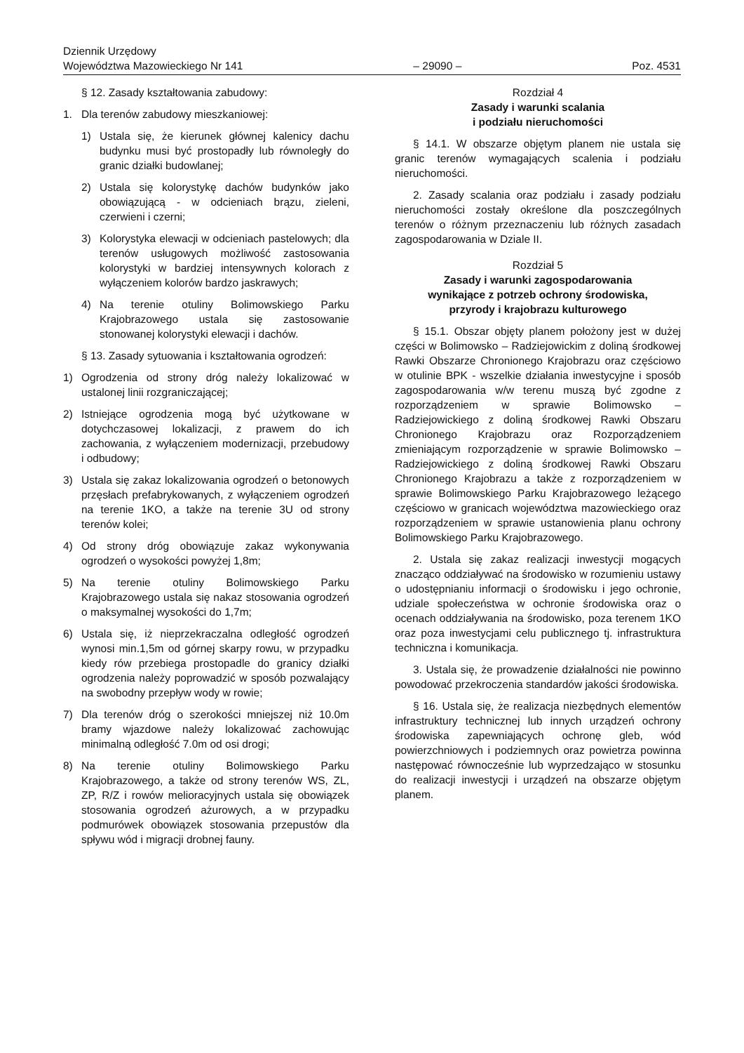Dziennik Urzędowy
Województwa Mazowieckiego Nr 141
– 29090 –
Poz. 4531
§ 12. Zasady kształtowania zabudowy:
1. Dla terenów zabudowy mieszkaniowej:
1) Ustala się, że kierunek głównej kalenicy dachu budynku musi być prostopadły lub równoległy do granic działki budowlanej;
2) Ustala się kolorystykę dachów budynków jako obowiązującą - w odcieniach brązu, zieleni, czerwieni i czerni;
3) Kolorystyka elewacji w odcieniach pastelowych; dla terenów usługowych możliwość zastosowania kolorystyki w bardziej intensywnych kolorach z wyłączeniem kolorów bardzo jaskrawych;
4) Na terenie otuliny Bolimowskiego Parku Krajobrazowego ustala się zastosowanie stonowanej kolorystyki elewacji i dachów.
§ 13. Zasady sytuowania i kształtowania ogrodzeń:
1) Ogrodzenia od strony dróg należy lokalizować w ustalonej linii rozgraniczającej;
2) Istniejące ogrodzenia mogą być użytkowane w dotychczasowej lokalizacji, z prawem do ich zachowania, z wyłączeniem modernizacji, przebudowy i odbudowy;
3) Ustala się zakaz lokalizowania ogrodzeń o betonowych przęsłach prefabrykowanych, z wyłączeniem ogrodzeń na terenie 1KO, a także na terenie 3U od strony terenów kolei;
4) Od strony dróg obowiązuje zakaz wykonywania ogrodzeń o wysokości powyżej 1,8m;
5) Na terenie otuliny Bolimowskiego Parku Krajobrazowego ustala się nakaz stosowania ogrodzeń o maksymalnej wysokości do 1,7m;
6) Ustala się, iż nieprzekraczalna odległość ogrodzeń wynosi min.1,5m od górnej skarpy rowu, w przypadku kiedy rów przebiega prostopadle do granicy działki ogrodzenia należy poprowadzić w sposób pozwalający na swobodny przepływ wody w rowie;
7) Dla terenów dróg o szerokości mniejszej niż 10.0m bramy wjazdowe należy lokalizować zachowując minimalną odległość 7.0m od osi drogi;
8) Na terenie otuliny Bolimowskiego Parku Krajobrazowego, a także od strony terenów WS, ZL, ZP, R/Z i rowów melioracyjnych ustala się obowiązek stosowania ogrodzeń ażurowych, a w przypadku podmurówek obowiązek stosowania przepustów dla spływu wód i migracji drobnej fauny.
Rozdział 4
Zasady i warunki scalania
i podziału nieruchomości
§ 14.1. W obszarze objętym planem nie ustala się granic terenów wymagających scalenia i podziału nieruchomości.
2. Zasady scalania oraz podziału i zasady podziału nieruchomości zostały określone dla poszczególnych terenów o różnym przeznaczeniu lub różnych zasadach zagospodarowania w Dziale II.
Rozdział 5
Zasady i warunki zagospodarowania
wynikające z potrzeb ochrony środowiska,
przyrody i krajobrazu kulturowego
§ 15.1. Obszar objęty planem położony jest w dużej części w Bolimowsko – Radziejowickim z doliną środkowej Rawki Obszarze Chronionego Krajobrazu oraz częściowo w otulinie BPK - wszelkie działania inwestycyjne i sposób zagospodarowania w/w terenu muszą być zgodne z rozporządzeniem w sprawie Bolimowsko – Radziejowickiego z doliną środkowej Rawki Obszaru Chronionego Krajobrazu oraz Rozporządzeniem zmieniającym rozporządzenie w sprawie Bolimowsko – Radziejowickiego z doliną środkowej Rawki Obszaru Chronionego Krajobrazu a także z rozporządzeniem w sprawie Bolimowskiego Parku Krajobrazowego leżącego częściowo w granicach województwa mazowieckiego oraz rozporządzeniem w sprawie ustanowienia planu ochrony Bolimowskiego Parku Krajobrazowego.
2. Ustala się zakaz realizacji inwestycji mogących znacząco oddziaływać na środowisko w rozumieniu ustawy o udostępnianiu informacji o środowisku i jego ochronie, udziale społeczeństwa w ochronie środowiska oraz o ocenach oddziaływania na środowisko, poza terenem 1KO oraz poza inwestycjami celu publicznego tj. infrastruktura techniczna i komunikacja.
3. Ustala się, że prowadzenie działalności nie powinno powodować przekroczenia standardów jakości środowiska.
§ 16. Ustala się, że realizacja niezbędnych elementów infrastruktury technicznej lub innych urządzeń ochrony środowiska zapewniających ochronę gleb, wód powierzchniowych i podziemnych oraz powietrza powinna następować równocześnie lub wyprzedzająco w stosunku do realizacji inwestycji i urządzeń na obszarze objętym planem.